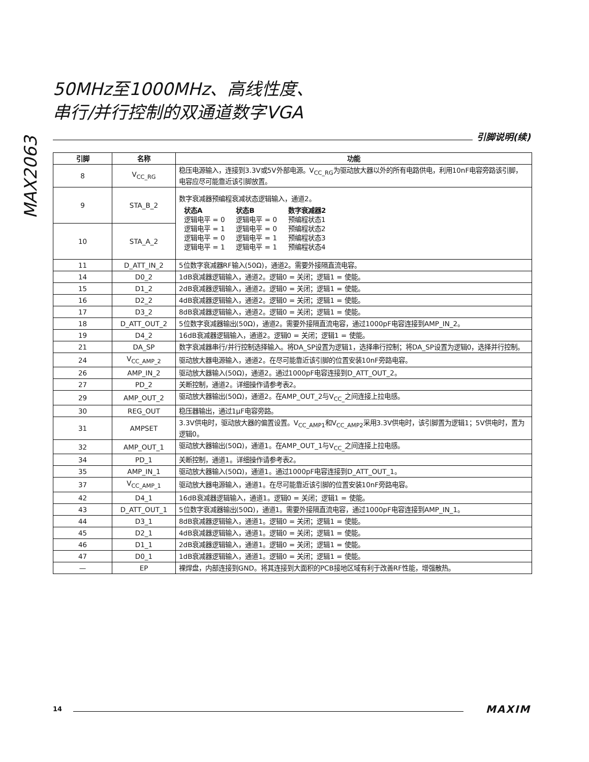MAX2063
50MHz至1000MHz、高线性度、
串行/并行控制的双通道数字VGA
引脚说明(续)
| 引脚 | 名称 | 功能 |
| --- | --- | --- |
| 8 | V<sub>CC_RG</sub> | 稳压电源输入，连接到3.3V或5V外部电源。V<sub>CC_RG</sub>为驱动放大器以外的所有电路供电，利用10nF电容旁路该引脚，电容应尽可能靠近该引脚放置。 |
| 9 | STA_B_2 | 数字衰减器预编程衰减状态逻辑输入，通道2。 / 状态A / 状态B / 数字衰减器2 / / 逻辑电平 = 0 / 逻辑电平 = 0 / 预编程状态1 / / 逻辑电平 = 1 / 逻辑电平 = 0 / 预编程状态2 / / 逻辑电平 = 0 / 逻辑电平 = 1 / 预编程状态3 / / 逻辑电平 = 1 / 逻辑电平 = 1 / 预编程状态4 / |
| 10 | STA_A_2 | |
| 11 | D_ATT_IN_2 | 5位数字衰减器RF输入(50Ω)，通道2。需要外接隔直流电容。 |
| 14 | D0_2 | 1dB衰减器逻辑输入，通道2。逻辑0 = 关闭；逻辑1 = 使能。 |
| 15 | D1_2 | 2dB衰减器逻辑输入，通道2。逻辑0 = 关闭；逻辑1 = 使能。 |
| 16 | D2_2 | 4dB衰减器逻辑输入，通道2。逻辑0 = 关闭；逻辑1 = 使能。 |
| 17 | D3_2 | 8dB衰减器逻辑输入，通道2。逻辑0 = 关闭；逻辑1 = 使能。 |
| 18 | D_ATT_OUT_2 | 5位数字衰减器输出(50Ω)，通道2。需要外接隔直流电容，通过1000pF电容连接到AMP_IN_2。 |
| 19 | D4_2 | 16dB衰减器逻辑输入，通道2。逻辑0 = 关闭；逻辑1 = 使能。 |
| 21 | DA_SP | 数字衰减器串行/并行控制选择输入。将DA_SP设置为逻辑1，选择串行控制；将DA_SP设置为逻辑0，选择并行控制。 |
| 24 | V<sub>CC_AMP_2</sub> | 驱动放大器电源输入，通道2。在尽可能靠近该引脚的位置安装10nF旁路电容。 |
| 26 | AMP_IN_2 | 驱动放大器输入(50Ω)，通道2。通过1000pF电容连接到D_ATT_OUT_2。 |
| 27 | PD_2 | 关断控制，通道2。详细操作请参考表2。 |
| 29 | AMP_OUT_2 | 驱动放大器输出(50Ω)，通道2。在AMP_OUT_2与V<sub>CC_</sub>之间连接上拉电感。 |
| 30 | REG_OUT | 稳压器输出，通过1µF电容旁路。 |
| 31 | AMPSET | 3.3V供电时，驱动放大器的偏置设置。V<sub>CC_AMP1</sub>和V<sub>CC_AMP2</sub>采用3.3V供电时，该引脚置为逻辑1；5V供电时，置为逻辑0。 |
| 32 | AMP_OUT_1 | 驱动放大器输出(50Ω)，通道1。在AMP_OUT_1与V<sub>CC_</sub>之间连接上拉电感。 |
| 34 | PD_1 | 关断控制，通道1。详细操作请参考表2。 |
| 35 | AMP_IN_1 | 驱动放大器输入(50Ω)，通道1。通过1000pF电容连接到D_ATT_OUT_1。 |
| 37 | V<sub>CC_AMP_1</sub> | 驱动放大器电源输入，通道1。在尽可能靠近该引脚的位置安装10nF旁路电容。 |
| 42 | D4_1 | 16dB衰减器逻辑输入，通道1。逻辑0 = 关闭；逻辑1 = 使能。 |
| 43 | D_ATT_OUT_1 | 5位数字衰减器输出(50Ω)，通道1。需要外接隔直流电容，通过1000pF电容连接到AMP_IN_1。 |
| 44 | D3_1 | 8dB衰减器逻辑输入，通道1。逻辑0 = 关闭；逻辑1 = 使能。 |
| 45 | D2_1 | 4dB衰减器逻辑输入，通道1。逻辑0 = 关闭；逻辑1 = 使能。 |
| 46 | D1_1 | 2dB衰减器逻辑输入，通道1。逻辑0 = 关闭；逻辑1 = 使能。 |
| 47 | D0_1 | 1dB衰减器逻辑输入，通道1。逻辑0 = 关闭；逻辑1 = 使能。 |
| — | EP | 裸焊盘，内部连接到GND。将其连接到大面积的PCB接地区域有利于改善RF性能，增强散热。 |
14
MAXIM